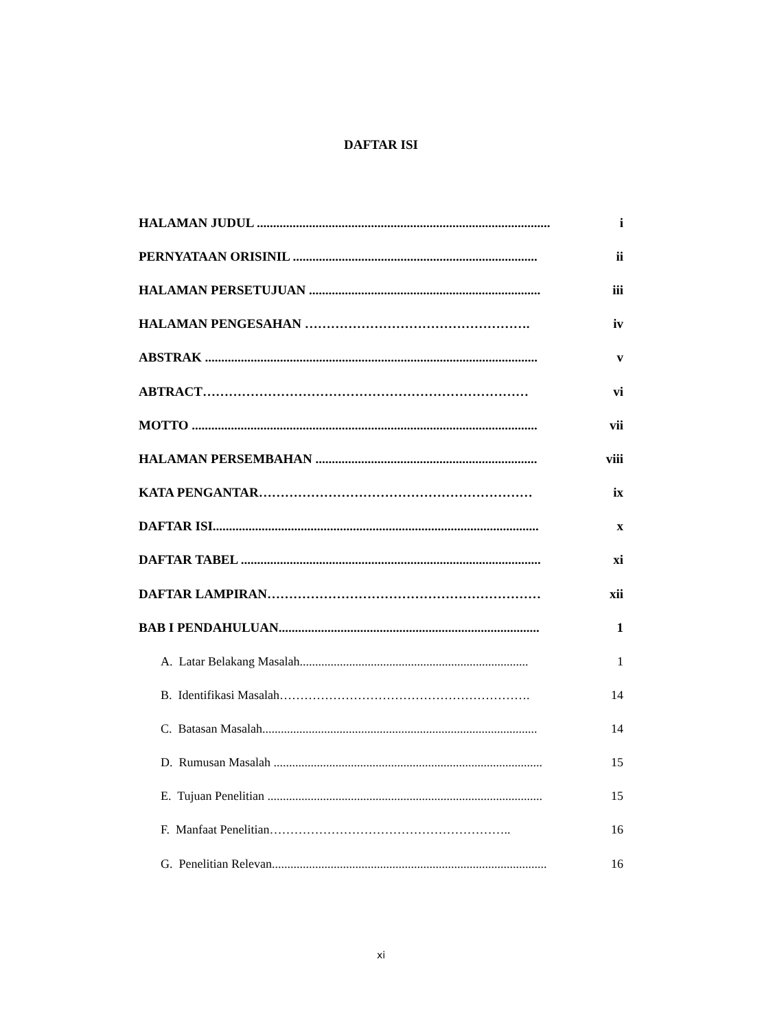DAFTAR ISI
HALAMAN JUDUL .......................................................................................... i
PERNYATAAN ORISINIL ........................................................................... ii
HALAMAN PERSETUJUAN ....................................................................... iii
HALAMAN PENGESAHAN ……………………………………………. iv
ABSTRAK ...................................................................................................... v
ABTRACT………………………………………………………………… vi
MOTTO .......................................................................................................... vii
HALAMAN PERSEMBAHAN .................................................................... viii
KATA PENGANTAR……………………………………………………… ix
DAFTAR ISI.................................................................................................... x
DAFTAR TABEL ............................................................................................ xi
DAFTAR LAMPIRAN……………………………………………………… xii
BAB I PENDAHULUAN................................................................................ 1
A. Latar Belakang Masalah.......................................................................... 1
B. Identifikasi Masalah……………………………………………………. 14
C. Batasan Masalah......................................................................................... 14
D. Rumusan Masalah ....................................................................................... 15
E. Tujuan Penelitian ......................................................................................... 15
F. Manfaat Penelitian………………………………………………….. 16
G. Penelitian Relevan......................................................................................... 16
xi